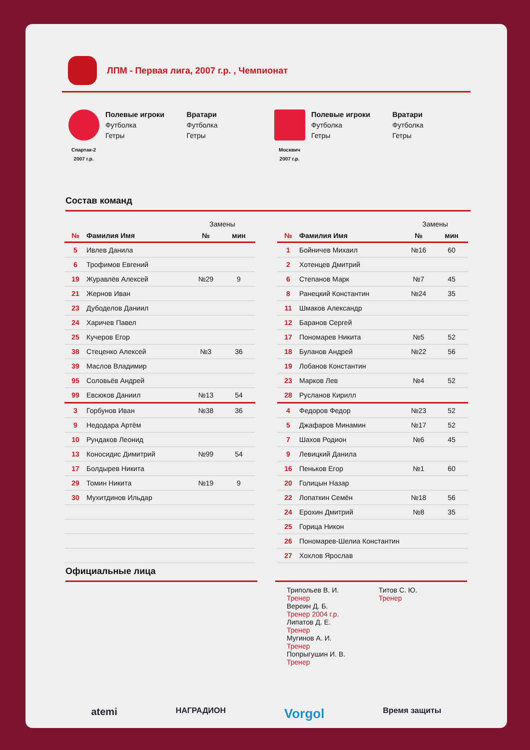ЛПМ - Первая лига, 2007 г.р. , Чемпионат
Спартак-2
2007 г.р.
Полевые игроки
Футболка
Гетры
Вратари
Футболка
Гетры
Москвич
2007 г.р.
Полевые игроки
Футболка
Гетры
Вратари
Футболка
Гетры
Состав команд
| | | Замены | |
| --- | --- | --- | --- |
| № | Фамилия Имя | № | мин |
| 5 | Ивлев Данила | | |
| 6 | Трофимов Евгений | | |
| 19 | Журавлёв Алексей | №29 | 9 |
| 21 | Жернов Иван | | |
| 23 | Дубоделов Даниил | | |
| 24 | Харичев Павел | | |
| 25 | Кучеров Егор | | |
| 38 | Стеценко Алексей | №3 | 36 |
| 39 | Маслов Владимир | | |
| 95 | Соловьёв Андрей | | |
| 99 | Евсюков Даниил | №13 | 54 |
| 3 | Горбунов Иван | №38 | 36 |
| 9 | Недодара Артём | | |
| 10 | Рундаков Леонид | | |
| 13 | Коносидис Димитрий | №99 | 54 |
| 17 | Болдырев Никита | | |
| 29 | Томин Никита | №19 | 9 |
| 30 | Мухитдинов Ильдар | | |
| | | Замены | |
| --- | --- | --- | --- |
| № | Фамилия Имя | № | мин |
| 1 | Бойничев Михаил | №16 | 60 |
| 2 | Хотенцев Дмитрий | | |
| 6 | Степанов Марк | №7 | 45 |
| 8 | Ранецкий Константин | №24 | 35 |
| 11 | Шмаков Александр | | |
| 12 | Баранов Сергей | | |
| 17 | Пономарев Никита | №5 | 52 |
| 18 | Буланов Андрей | №22 | 56 |
| 19 | Лобанов Константин | | |
| 23 | Марков Лев | №4 | 52 |
| 28 | Русланов Кирилл | | |
| 4 | Федоров Федор | №23 | 52 |
| 5 | Джафаров Минамин | №17 | 52 |
| 7 | Шахов Родион | №6 | 45 |
| 9 | Левицкий Данила | | |
| 16 | Пеньков Егор | №1 | 60 |
| 20 | Голицын Назар | | |
| 22 | Лопаткин Семён | №18 | 56 |
| 24 | Ерохин Дмитрий | №8 | 35 |
| 25 | Горица Никон | | |
| 26 | Пономарев-Шелиа Константин | | |
| 27 | Хохлов Ярослав | | |
Официальные лица
Трипольев В. И.
Тренер
Вереин Д. Б.
Тренер 2004 г.р.
Липатов Д. Е.
Тренер
Мугинов А. И.
Тренер
Попрыгушин И. В.
Тренер
Титов С. Ю.
Тренер
atemi НАГРАДИОН Vorgol Время защиты